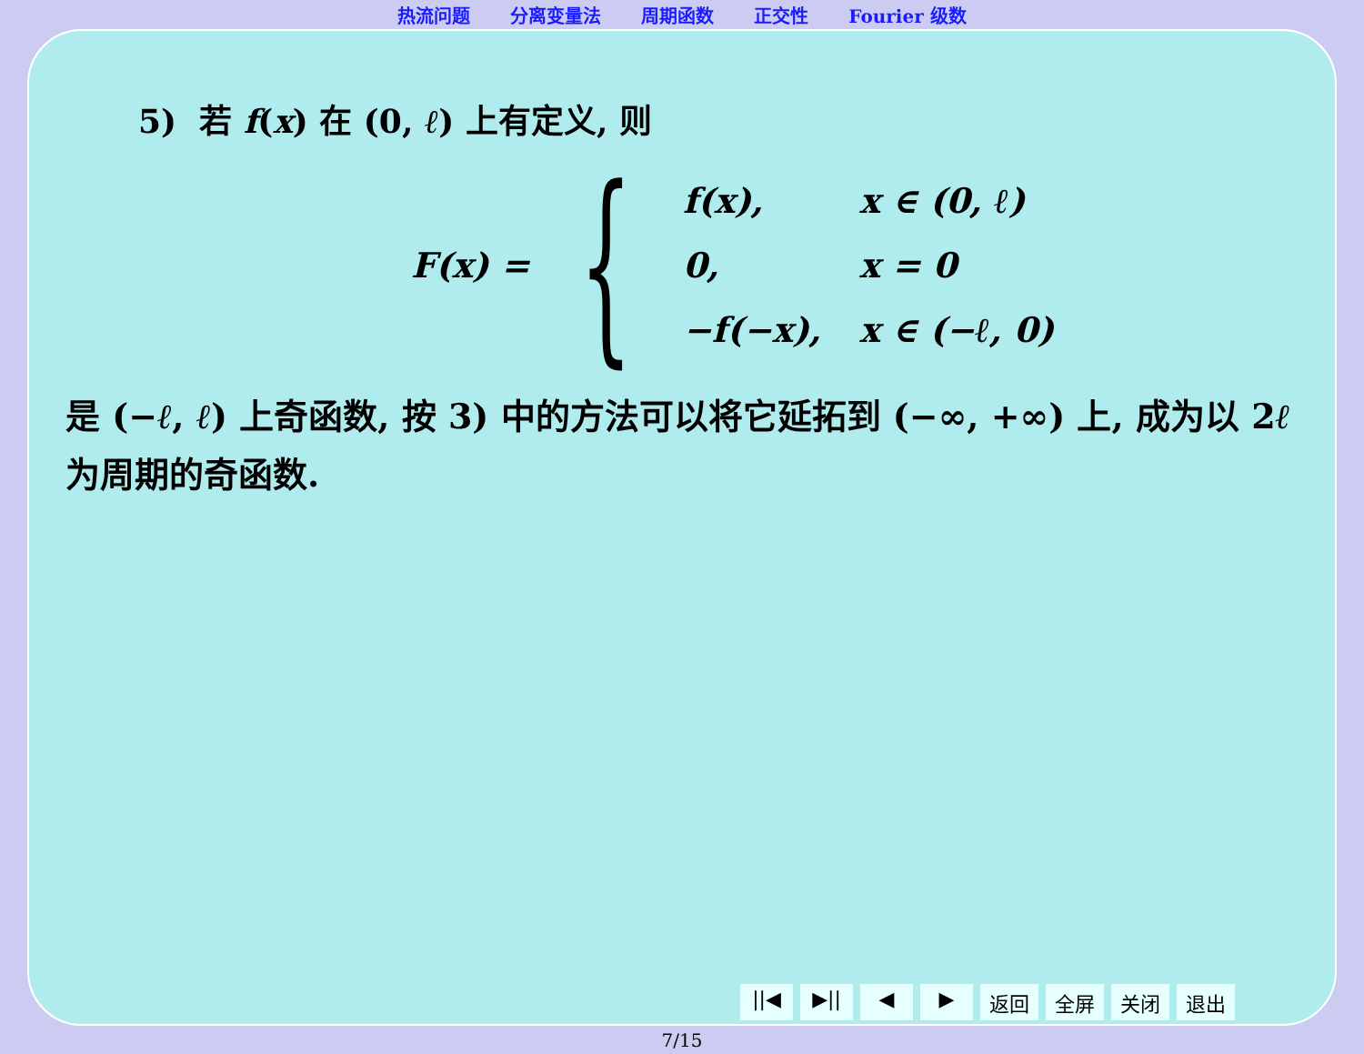热流问题 分离变量法 周期函数 正交性 Fourier 级数
5) 若 f(x) 在 (0, ℓ) 上有定义, 则
F(x) = {
| f(x), | x ∈ (0, ℓ) |
| 0, | x = 0 |
| −f(−x), | x ∈ (−ℓ, 0) |
是 (−ℓ, ℓ) 上奇函数, 按 3) 中的方法可以将它延拓到 (−∞, +∞) 上, 成为以 2ℓ 为周期的奇函数.
||◀ ▶|| ◀ ▶ 返回 全屏 关闭 退出
7/15